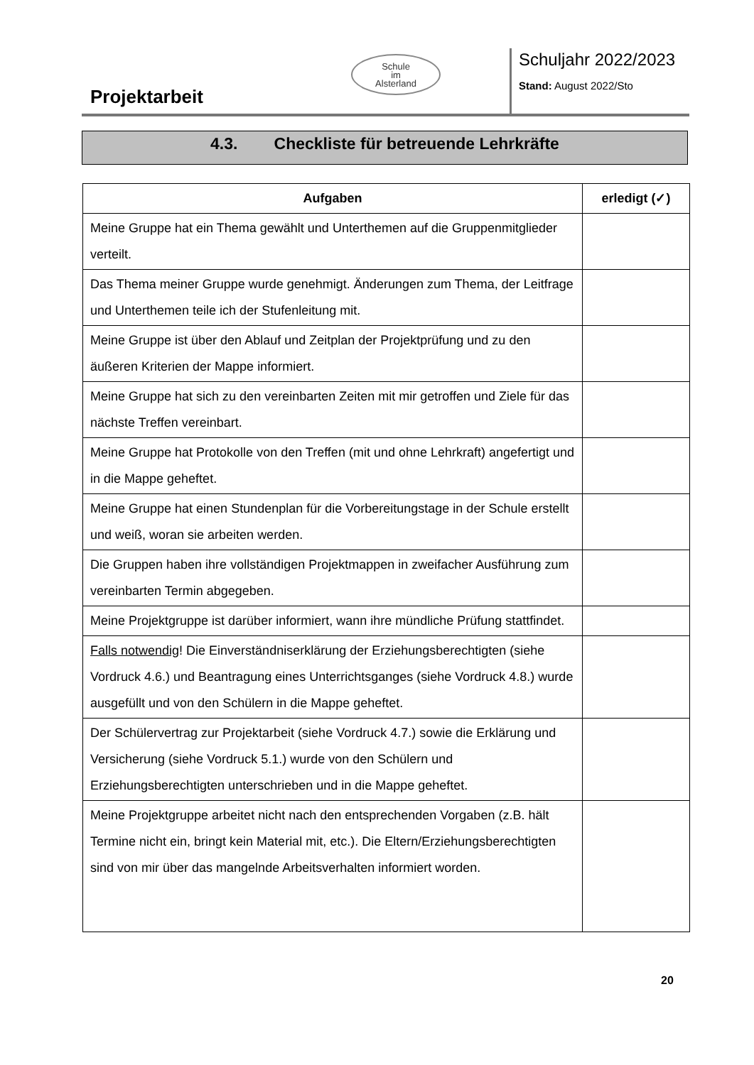Projektarbeit
Schule
im
Alsterland
Schuljahr 2022/2023
Stand: August 2022/Sto
4.3. Checkliste für betreuende Lehrkräfte
| Aufgaben | erledigt (✓) |
| --- | --- |
| Meine Gruppe hat ein Thema gewählt und Unterthemen auf die Gruppenmitglieder verteilt. | |
| Das Thema meiner Gruppe wurde genehmigt. Änderungen zum Thema, der Leitfrage und Unterthemen teile ich der Stufenleitung mit. | |
| Meine Gruppe ist über den Ablauf und Zeitplan der Projektprüfung und zu den äußeren Kriterien der Mappe informiert. | |
| Meine Gruppe hat sich zu den vereinbarten Zeiten mit mir getroffen und Ziele für das nächste Treffen vereinbart. | |
| Meine Gruppe hat Protokolle von den Treffen (mit und ohne Lehrkraft) angefertigt und in die Mappe geheftet. | |
| Meine Gruppe hat einen Stundenplan für die Vorbereitungstage in der Schule erstellt und weiß, woran sie arbeiten werden. | |
| Die Gruppen haben ihre vollständigen Projektmappen in zweifacher Ausführung zum vereinbarten Termin abgegeben. | |
| Meine Projektgruppe ist darüber informiert, wann ihre mündliche Prüfung stattfindet. | |
| Falls notwendig ! Die Einverständniserklärung der Erziehungsberechtigten (siehe Vordruck 4.6.) und Beantragung eines Unterrichtsganges (siehe Vordruck 4.8.) wurde ausgefüllt und von den Schülern in die Mappe geheftet. | |
| Der Schülervertrag zur Projektarbeit (siehe Vordruck 4.7.) sowie die Erklärung und Versicherung (siehe Vordruck 5.1.) wurde von den Schülern und Erziehungsberechtigten unterschrieben und in die Mappe geheftet. | |
| Meine Projektgruppe arbeitet nicht nach den entsprechenden Vorgaben (z.B. hält Termine nicht ein, bringt kein Material mit, etc.). Die Eltern/Erziehungsberechtigten sind von mir über das mangelnde Arbeitsverhalten informiert worden. | |
20